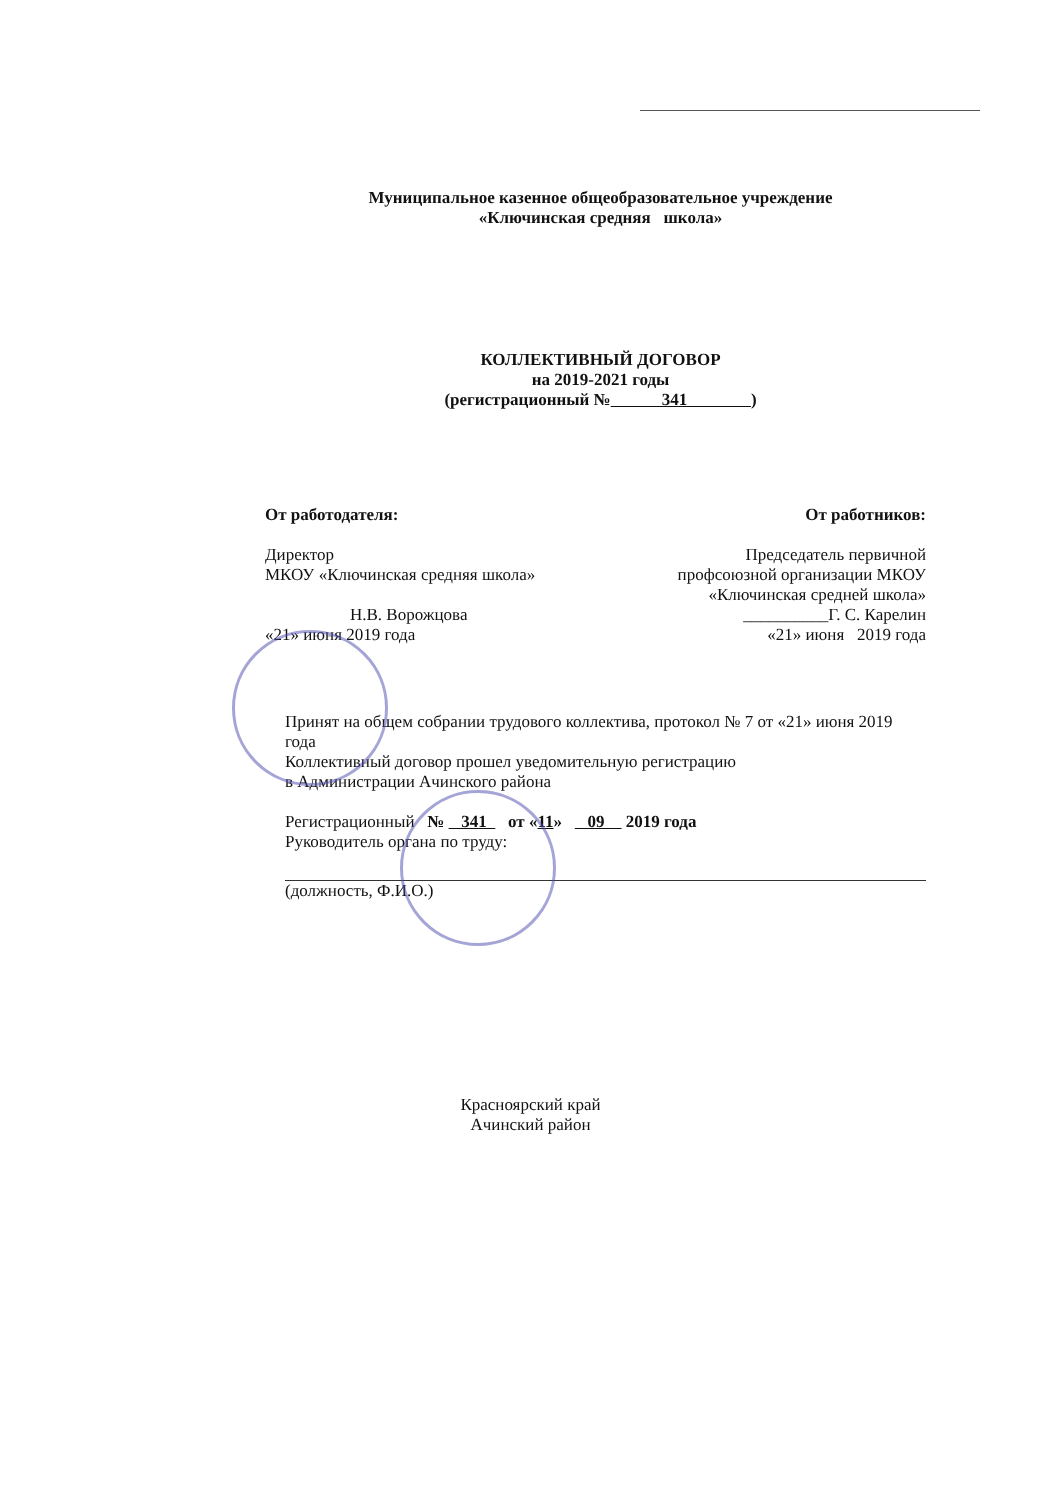Муниципальное казенное общеобразовательное учреждение
«Ключинская средняя школа»
КОЛЛЕКТИВНЫЙ ДОГОВОР
на 2019-2021 годы
(регистрационный № 341 )
От работодателя:
Директор
МКОУ «Ключинская средняя школа»
Н.В. Ворожцова
«21» июня 2019 года
От работников:
Председатель первичной профсоюзной организации МКОУ «Ключинская средней школа»
__________Г. С. Карелин
«21» июня 2019 года
Принят на общем собрании трудового коллектива, протокол № 7 от «21» июня 2019 года
Коллективный договор прошел уведомительную регистрацию
в Администрации Ачинского района
Регистрационный № 341 от «11» 09 2019 года
Руководитель органа по труду:
(должность, Ф.И.О.)
Красноярский край
Ачинский район